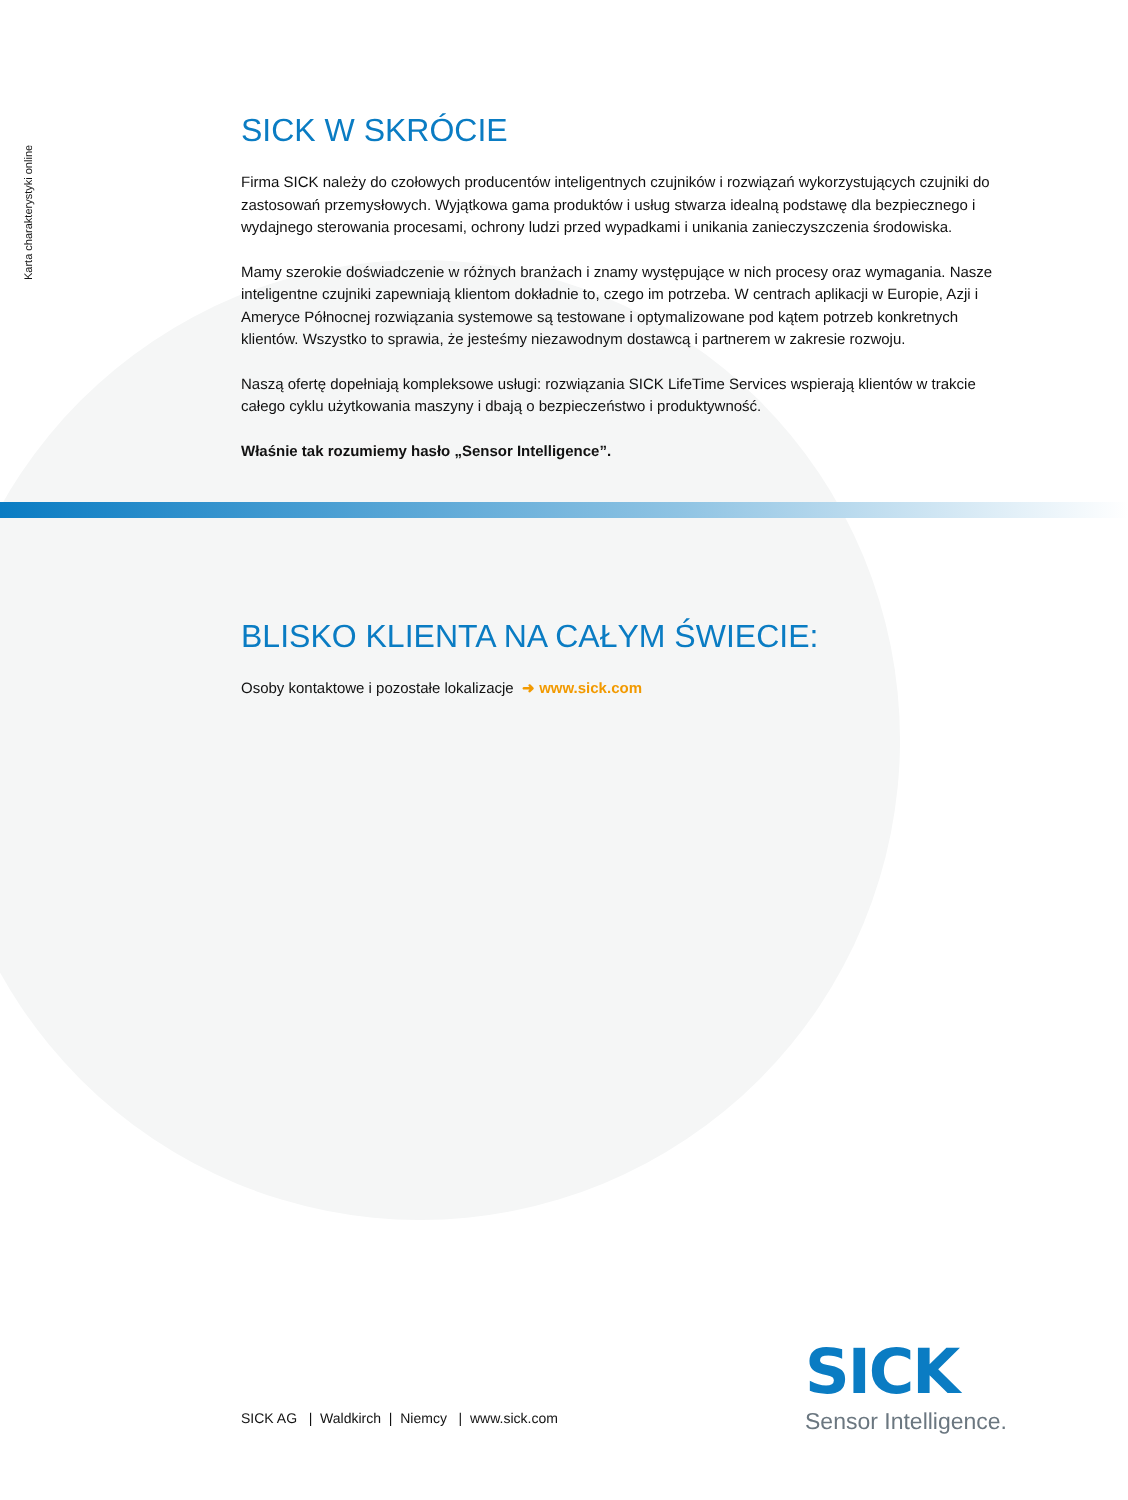Karta charakterystyki online
SICK W SKRÓCIE
Firma SICK należy do czołowych producentów inteligentnych czujników i rozwiązań wykorzystujących czujniki do zastosowań przemysłowych. Wyjątkowa gama produktów i usług stwarza idealną podstawę dla bezpiecznego i wydajnego sterowania procesami, ochrony ludzi przed wypadkami i unikania zanieczyszczenia środowiska.
Mamy szerokie doświadczenie w różnych branżach i znamy występujące w nich procesy oraz wymagania. Nasze inteligentne czujniki zapewniają klientom dokładnie to, czego im potrzeba. W centrach aplikacji w Europie, Azji i Ameryce Północnej rozwiązania systemowe są testowane i optymalizowane pod kątem potrzeb konkretnych klientów. Wszystko to sprawia, że jesteśmy niezawodnym dostawcą i partnerem w zakresie rozwoju.
Naszą ofertę dopełniają kompleksowe usługi: rozwiązania SICK LifeTime Services wspierają klientów w trakcie całego cyklu użytkowania maszyny i dbają o bezpieczeństwo i produktywność.
Właśnie tak rozumiemy hasło „Sensor Intelligence”.
BLISKO KLIENTA NA CAŁYM ŚWIECIE:
Osoby kontaktowe i pozostałe lokalizacje ➜ www.sick.com
SICK AG | Waldkirch | Niemcy | www.sick.com
SICK
Sensor Intelligence.